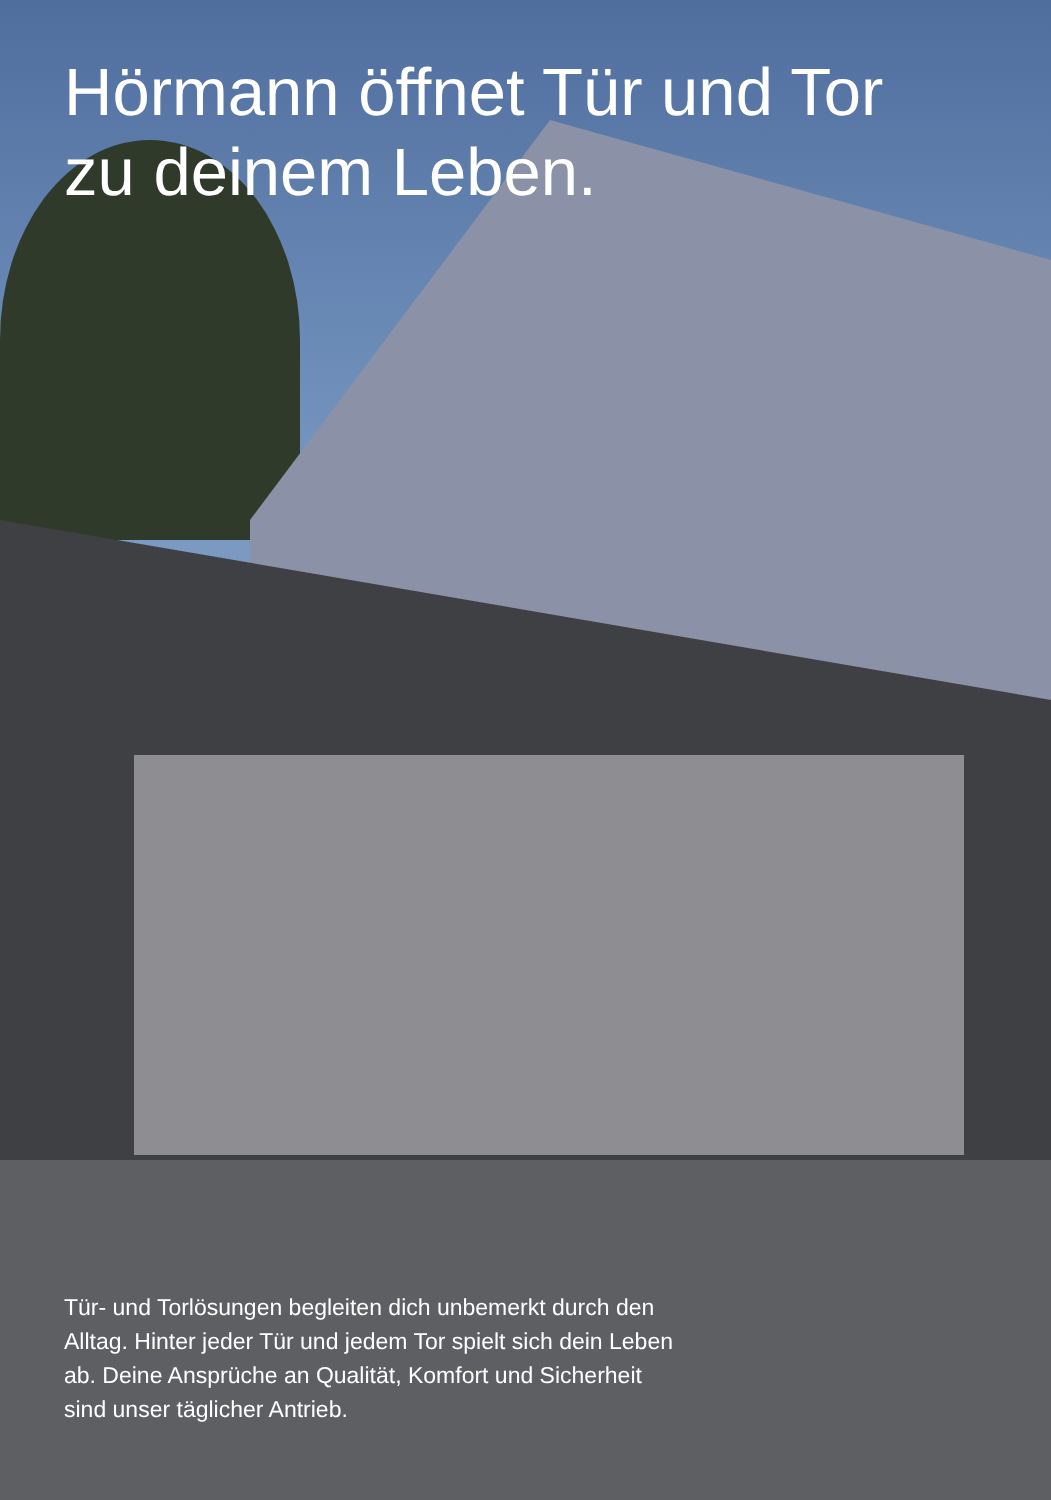Hörmann öffnet Tür und Tor
zu deinem Leben.
Tür- und Torlösungen begleiten dich unbemerkt durch den Alltag. Hinter jeder Tür und jedem Tor spielt sich dein Leben ab. Deine Ansprüche an Qualität, Komfort und Sicherheit sind unser täglicher Antrieb.